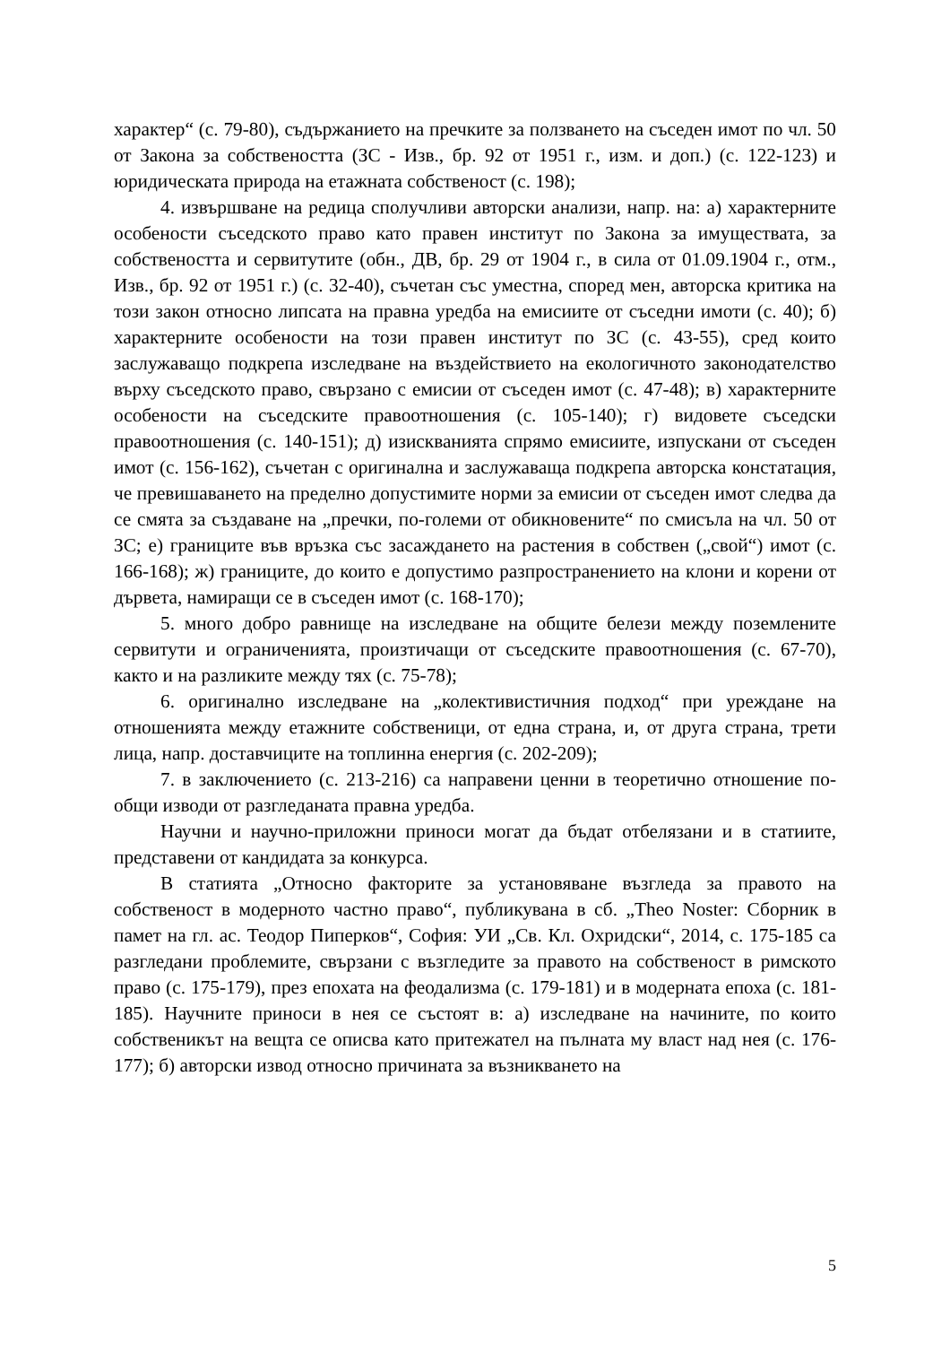характер“ (с. 79-80), съдържанието на пречките за ползването на съседен имот по чл. 50 от Закона за собствеността (ЗС - Изв., бр. 92 от 1951 г., изм. и доп.) (с. 122-123) и юридическата природа на етажната собственост (с. 198);
4. извършване на редица сполучливи авторски анализи, напр. на: а) характерните особености съседското право като правен институт по Закона за имуществата, за собствеността и сервитутите (обн., ДВ, бр. 29 от 1904 г., в сила от 01.09.1904 г., отм., Изв., бр. 92 от 1951 г.) (с. 32-40), съчетан със уместна, според мен, авторска критика на този закон относно липсата на правна уредба на емисиите от съседни имоти (с. 40); б) характерните особености на този правен институт по ЗС (с. 43-55), сред които заслужаващо подкрепа изследване на въздействието на екологичното законодателство върху съседското право, свързано с емисии от съседен имот (с. 47-48); в) характерните особености на съседските правоотношения (с. 105-140); г) видовете съседски правоотношения (с. 140-151); д) изискванията спрямо емисиите, изпускани от съседен имот (с. 156-162), съчетан с оригинална и заслужаваща подкрепа авторска констатация, че превишаването на пределно допустимите норми за емисии от съседен имот следва да се смята за създаване на „пречки, по-големи от обикновените“ по смисъла на чл. 50 от ЗС; е) границите във връзка със засаждането на растения в собствен („свой“) имот (с. 166-168); ж) границите, до които е допустимо разпространението на клони и корени от дървета, намиращи се в съседен имот (с. 168-170);
5. много добро равнище на изследване на общите белези между поземлените сервитути и ограниченията, произтичащи от съседските правоотношения (с. 67-70), както и на разликите между тях (с. 75-78);
6. оригинално изследване на „колективистичния подход“ при уреждане на отношенията между етажните собственици, от една страна, и, от друга страна, трети лица, напр. доставчиците на топлинна енергия (с. 202-209);
7. в заключението (с. 213-216) са направени ценни в теоретично отношение по-общи изводи от разгледаната правна уредба.
Научни и научно-приложни приноси могат да бъдат отбелязани и в статиите, представени от кандидата за конкурса.
В статията „Относно факторите за установяване възгледа за правото на собственост в модерното частно право“, публикувана в сб. „Theo Noster: Сборник в памет на гл. ас. Теодор Пиперков“, София: УИ „Св. Кл. Охридски“, 2014, с. 175-185 са разгледани проблемите, свързани с възгледите за правото на собственост в римското право (с. 175-179), през епохата на феодализма (с. 179-181) и в модерната епоха (с. 181-185). Научните приноси в нея се състоят в: а) изследване на начините, по които собственикът на вещта се описва като притежател на пълната му власт над нея (с. 176-177); б) авторски извод относно причината за възникването на
5